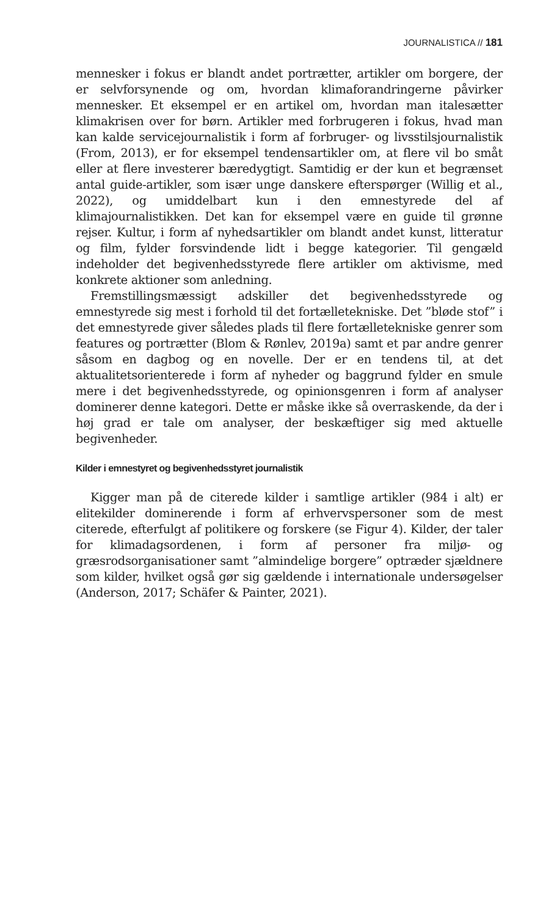JOURNALISTICA // 181
mennesker i fokus er blandt andet portrætter, artikler om borgere, der er selvforsynende og om, hvordan klimaforandringerne påvirker mennesker. Et eksempel er en artikel om, hvordan man italesætter klimakrisen over for børn. Artikler med forbrugeren i fokus, hvad man kan kalde servicejournalistik i form af forbruger- og livsstilsjournalistik (From, 2013), er for eksempel tendensartikler om, at flere vil bo småt eller at flere investerer bæredygtigt. Samtidig er der kun et begrænset antal guide-artikler, som især unge danskere efterspørger (Willig et al., 2022), og umiddelbart kun i den emnestyrede del af klimajournalistikken. Det kan for eksempel være en guide til grønne rejser. Kultur, i form af nyhedsartikler om blandt andet kunst, litteratur og film, fylder forsvindende lidt i begge kategorier. Til gengæld indeholder det begivenhedsstyrede flere artikler om aktivisme, med konkrete aktioner som anledning.
Fremstillingsmæssigt adskiller det begivenhedsstyrede og emnestyrede sig mest i forhold til det fortælletekniske. Det ”bløde stof” i det emnestyrede giver således plads til flere fortælletekniske genrer som features og portrætter (Blom & Rønlev, 2019a) samt et par andre genrer såsom en dagbog og en novelle. Der er en tendens til, at det aktualitetsorienterede i form af nyheder og baggrund fylder en smule mere i det begivenhedsstyrede, og opinionsgenren i form af analyser dominerer denne kategori. Dette er måske ikke så overraskende, da der i høj grad er tale om analyser, der beskæftiger sig med aktuelle begivenheder.
Kilder i emnestyret og begivenhedsstyret journalistik
Kigger man på de citerede kilder i samtlige artikler (984 i alt) er elitekilder dominerende i form af erhvervspersoner som de mest citerede, efterfulgt af politikere og forskere (se Figur 4). Kilder, der taler for klimadagsordenen, i form af personer fra miljø- og græsrodsorganisationer samt ”almindelige borgere” optræder sjældnere som kilder, hvilket også gør sig gældende i internationale undersøgelser (Anderson, 2017; Schäfer & Painter, 2021).